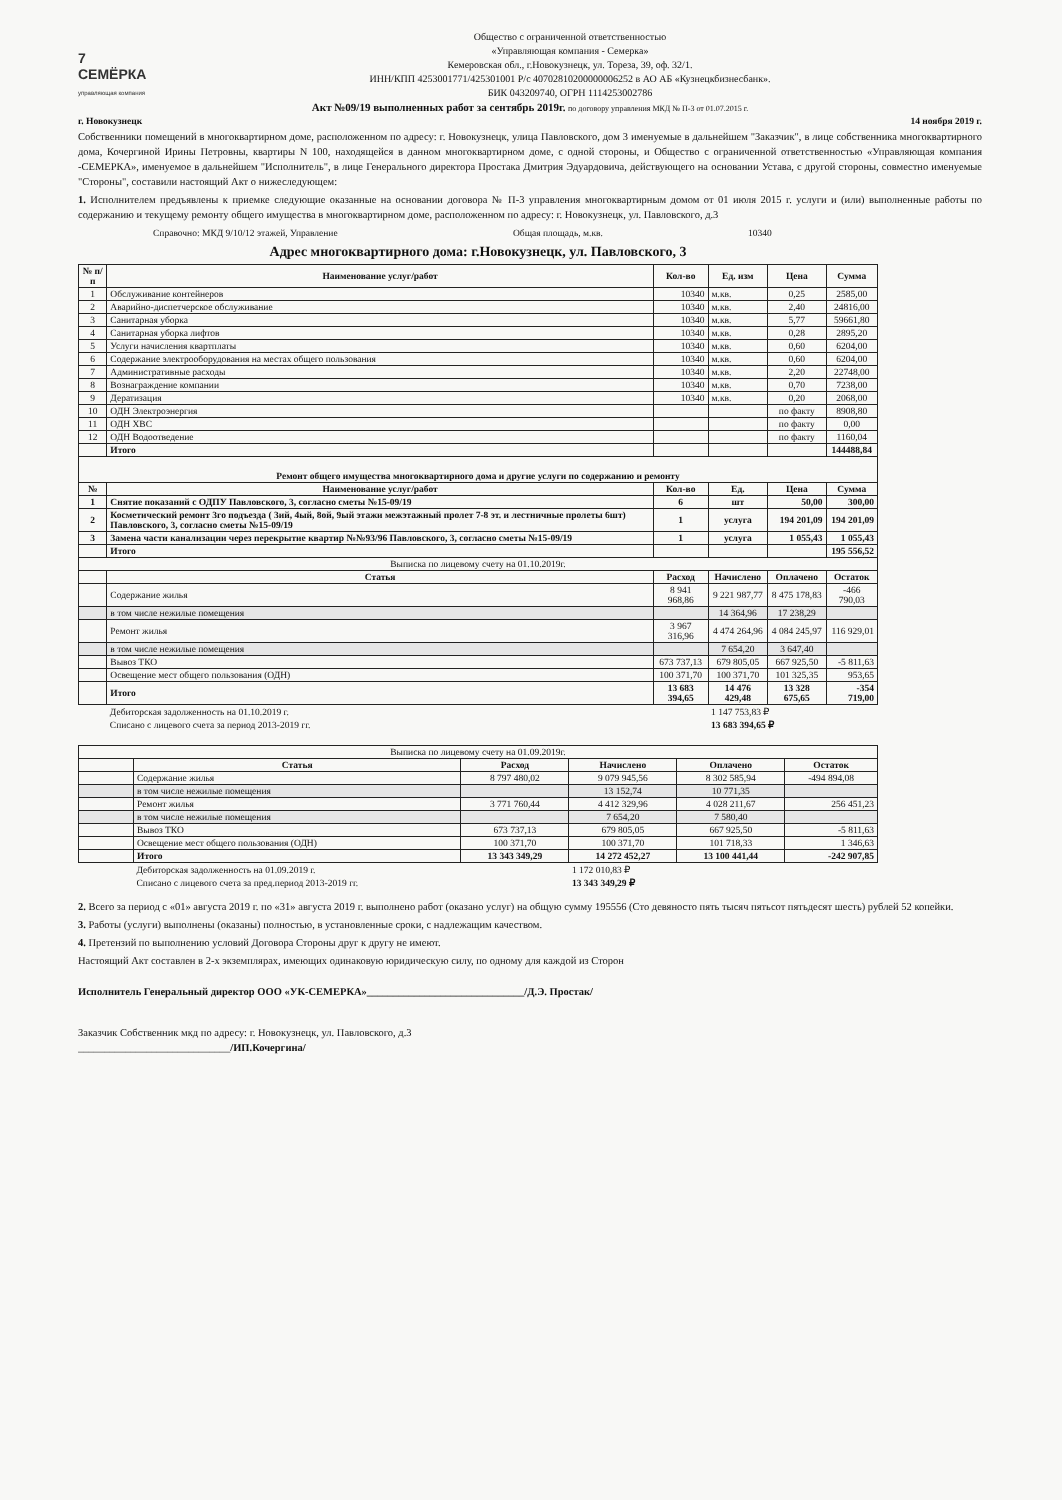7 СЕМЁРКА
управляющая компания
Общество с ограниченной ответственностью
«Управляющая компания - Семерка»
Кемеровская обл., г.Новокузнецк, ул. Тореза, 39, оф. 32/1.
ИНН/КПП 4253001771/425301001 Р/с 40702810200000006252 в АО АБ «Кузнецкбизнесбанк».
БИК 043209740, ОГРН 1114253002786
Акт №09/19 выполненных работ за сентябрь 2019г. по договору управления МКД № П-3 от 01.07.2015 г.
г. Новокузнецк 14 ноября 2019 г.
Собственники помещений в многоквартирном доме, расположенном по адресу: г. Новокузнецк, улица Павловского, дом 3 именуемые в дальнейшем "Заказчик", в лице собственника многоквартирного дома, Кочергиной Ирины Петровны, квартиры N 100, находящейся в данном многоквартирном доме, с одной стороны, и Общество с ограниченной ответственностью «Управляющая компания -СЕМЕРКА», именуемое в дальнейшем "Исполнитель", в лице Генерального директора Простака Дмитрия Эдуардовича, действующего на основании Устава, с другой стороны, совместно именуемые "Стороны", составили настоящий Акт о нижеследующем:
1. Исполнителем предъявлены к приемке следующие оказанные на основании договора № П-3 управления многоквартирным домом от 01 июля 2015 г. услуги и (или) выполненные работы по содержанию и текущему ремонту общего имущества в многоквартирном доме, расположенном по адресу: г. Новокузнецк, ул. Павловского, д.3
Справочно: МКД 9/10/12 этажей, Управление Общая площадь, м.кв. 10340
Адрес многоквартирного дома: г.Новокузнецк, ул. Павловского, 3
| № п/п | Наименование услуг/работ | Кол-во | Ед. изм | Цена | Сумма |
| --- | --- | --- | --- | --- | --- |
| 1 | Обслуживание контейнеров | 10340 | м.кв. | 0,25 | 2585,00 |
| 2 | Аварийно-диспетчерское обслуживание | 10340 | м.кв. | 2,40 | 24816,00 |
| 3 | Санитарная уборка | 10340 | м.кв. | 5,77 | 59661,80 |
| 4 | Санитарная уборка лифтов | 10340 | м.кв. | 0,28 | 2895,20 |
| 5 | Услуги начисления квартплаты | 10340 | м.кв. | 0,60 | 6204,00 |
| 6 | Содержание электрооборудования на местах общего пользования | 10340 | м.кв. | 0,60 | 6204,00 |
| 7 | Административные расходы | 10340 | м.кв. | 2,20 | 22748,00 |
| 8 | Вознаграждение компании | 10340 | м.кв. | 0,70 | 7238,00 |
| 9 | Дератизация | 10340 | м.кв. | 0,20 | 2068,00 |
| 10 | ОДН Электроэнергия | | | по факту | 8908,80 |
| 11 | ОДН ХВС | | | по факту | 0,00 |
| 12 | ОДН Водоотведение | | | по факту | 1160,04 |
| | Итого | | | | 144488,84 |
| Ремонт общего имущества многоквартирного дома и другие услуги по содержанию и ремонту | | | | | |
| № | Наименование услуг/работ | Кол-во | Ед. | Цена | Сумма |
| 1 | Снятие показаний с ОДПУ Павловского, 3, согласно сметы №15-09/19 | 6 | шт | 50,00 | 300,00 |
| 2 | Косметический ремонт 3го подъезда ( 3ий, 4ый, 8ой, 9ый этажи межэтажный пролет 7-8 эт. и лестничные пролеты 6шт) Павловского, 3, согласно сметы №15-09/19 | 1 | услуга | 194 201,09 | 194 201,09 |
| 3 | Замена части канализации через перекрытие квартир №№93/96 Павловского, 3, согласно сметы №15-09/19 | 1 | услуга | 1 055,43 | 1 055,43 |
| | Итого | | | | 195 556,52 |
| Выписка по лицевому счету на 01.10.2019г. | | | | | |
| | Статья | Расход | Начислено | Оплачено | Остаток |
| | Содержание жилья | 8 941 968,86 | 9 221 987,77 | 8 475 178,83 | -466 790,03 |
| | в том числе нежилые помещения | | 14 364,96 | 17 238,29 | |
| | Ремонт жилья | 3 967 316,96 | 4 474 264,96 | 4 084 245,97 | 116 929,01 |
| | в том числе нежилые помещения | | 7 654,20 | 3 647,40 | |
| | Вывоз ТКО | 673 737,13 | 679 805,05 | 667 925,50 | -5 811,63 |
| | Освещение мест общего пользования (ОДН) | 100 371,70 | 100 371,70 | 101 325,35 | 953,65 |
| | Итого | 13 683 394,65 | 14 476 429,48 | 13 328 675,65 | -354 719,00 |
| | Дебиторская задолженность на 01.10.2019 г. | | 1 147 753,83 ₽ | | |
| | Списано с лицевого счета за период 2013-2019 гг. | | 13 683 394,65 ₽ | | |
| Выписка по лицевому счету на 01.09.2019г. | | | | | |
| | Статья | Расход | Начислено | Оплачено | Остаток |
| | Содержание жилья | 8 797 480,02 | 9 079 945,56 | 8 302 585,94 | -494 894,08 |
| | в том числе нежилые помещения | | 13 152,74 | 10 771,35 | |
| | Ремонт жилья | 3 771 760,44 | 4 412 329,96 | 4 028 211,67 | 256 451,23 |
| | в том числе нежилые помещения | | 7 654,20 | 7 580,40 | |
| | Вывоз ТКО | 673 737,13 | 679 805,05 | 667 925,50 | -5 811,63 |
| | Освещение мест общего пользования (ОДН) | 100 371,70 | 100 371,70 | 101 718,33 | 1 346,63 |
| | Итого | 13 343 349,29 | 14 272 452,27 | 13 100 441,44 | -242 907,85 |
| | Дебиторская задолженность на 01.09.2019 г. | | 1 172 010,83 ₽ | | |
| | Списано с лицевого счета за пред.период 2013-2019 гг. | | 13 343 349,29 ₽ | | |
2. Всего за период с «01» августа 2019 г. по «31» августа 2019 г. выполнено работ (оказано услуг) на общую сумму 195556 (Сто девяносто пять тысяч пятьсот пятьдесят шесть) рублей 52 копейки.
3. Работы (услуги) выполнены (оказаны) полностью, в установленные сроки, с надлежащим качеством.
4. Претензий по выполнению условий Договора Стороны друг к другу не имеют.
Настоящий Акт составлен в 2-х экземплярах, имеющих одинаковую юридическую силу, по одному для каждой из Сторон
Исполнитель Генеральный директор ООО «УК-СЕМЕРКА»______________________________/Д.Э. Простак/
Заказчик Собственник мкд по адресу: г. Новокузнецк, ул. Павловского, д.3
_____________________________/ИП.Кочергина/